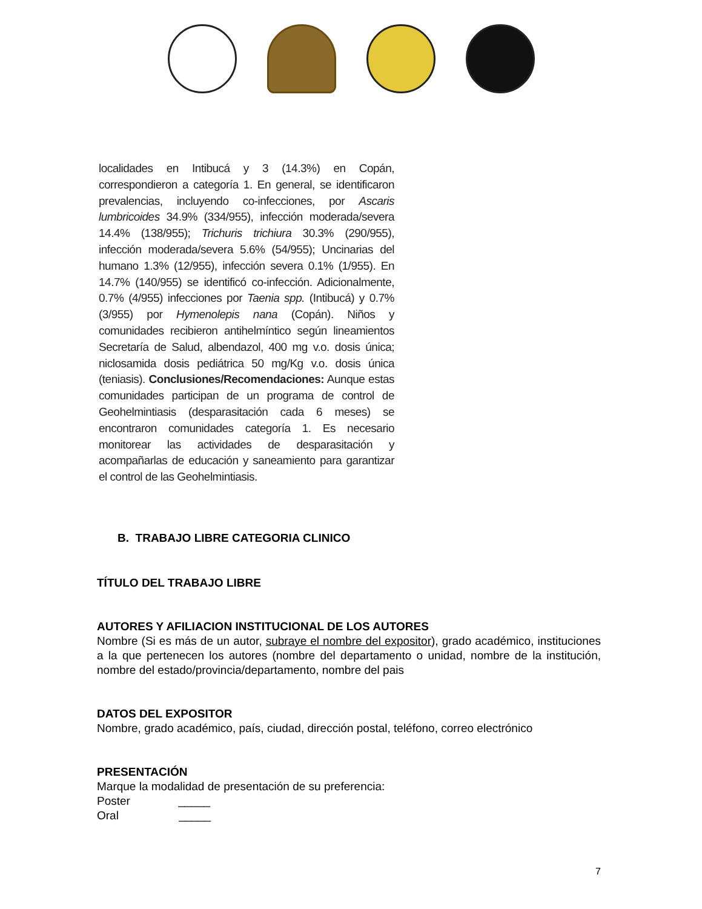localidades en Intibucá y 3 (14.3%) en Copán, correspondieron a categoría 1. En general, se identificaron prevalencias, incluyendo co-infecciones, por Ascaris lumbricoides 34.9% (334/955), infección moderada/severa 14.4% (138/955); Trichuris trichiura 30.3% (290/955), infección moderada/severa 5.6% (54/955); Uncinarias del humano 1.3% (12/955), infección severa 0.1% (1/955). En 14.7% (140/955) se identificó co-infección. Adicionalmente, 0.7% (4/955) infecciones por Taenia spp. (Intibucá) y 0.7% (3/955) por Hymenolepis nana (Copán). Niños y comunidades recibieron antihelmíntico según lineamientos Secretaría de Salud, albendazol, 400 mg v.o. dosis única; niclosamida dosis pediátrica 50 mg/Kg v.o. dosis única (teniasis). Conclusiones/Recomendaciones: Aunque estas comunidades participan de un programa de control de Geohelmintiasis (desparasitación cada 6 meses) se encontraron comunidades categoría 1. Es necesario monitorear las actividades de desparasitación y acompañarlas de educación y saneamiento para garantizar el control de las Geohelmintiasis.
B. TRABAJO LIBRE CATEGORIA CLINICO
TÍTULO DEL TRABAJO LIBRE
AUTORES Y AFILIACION INSTITUCIONAL DE LOS AUTORES
Nombre (Si es más de un autor, subraye el nombre del expositor), grado académico, instituciones a la que pertenecen los autores (nombre del departamento o unidad, nombre de la institución, nombre del estado/provincia/departamento, nombre del pais
DATOS DEL EXPOSITOR
Nombre, grado académico, país, ciudad, dirección postal, teléfono, correo electrónico
PRESENTACIÓN
Marque la modalidad de presentación de su preferencia:
Poster _____
Oral _____
7